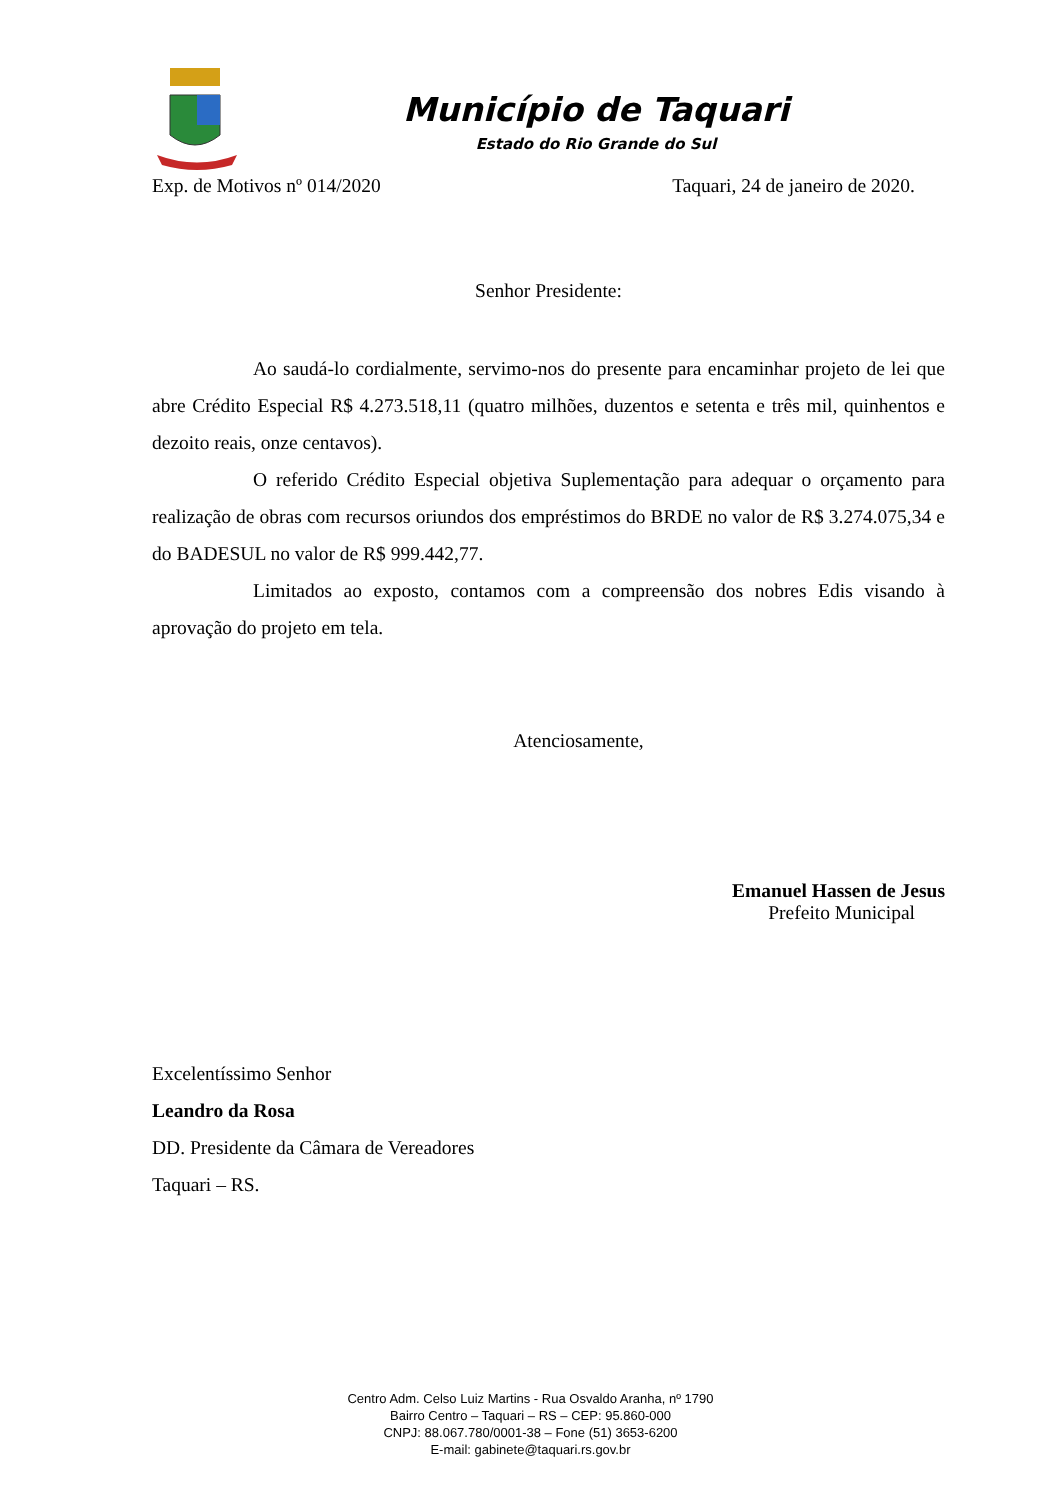Município de Taquari
Estado do Rio Grande do Sul
Exp. de Motivos nº 014/2020 Taquari, 24 de janeiro de 2020.
Senhor Presidente:
Ao saudá-lo cordialmente, servimo-nos do presente para encaminhar projeto de lei que abre Crédito Especial R$ 4.273.518,11 (quatro milhões, duzentos e setenta e três mil, quinhentos e dezoito reais, onze centavos).
O referido Crédito Especial objetiva Suplementação para adequar o orçamento para realização de obras com recursos oriundos dos empréstimos do BRDE no valor de R$ 3.274.075,34 e do BADESUL no valor de R$ 999.442,77.
Limitados ao exposto, contamos com a compreensão dos nobres Edis visando à aprovação do projeto em tela.
Atenciosamente,
Emanuel Hassen de Jesus
Prefeito Municipal
Excelentíssimo Senhor
Leandro da Rosa
DD. Presidente da Câmara de Vereadores
Taquari – RS.
Centro Adm. Celso Luiz Martins - Rua Osvaldo Aranha, nº 1790
Bairro Centro – Taquari – RS – CEP: 95.860-000
CNPJ: 88.067.780/0001-38 – Fone (51) 3653-6200
E-mail: gabinete@taquari.rs.gov.br